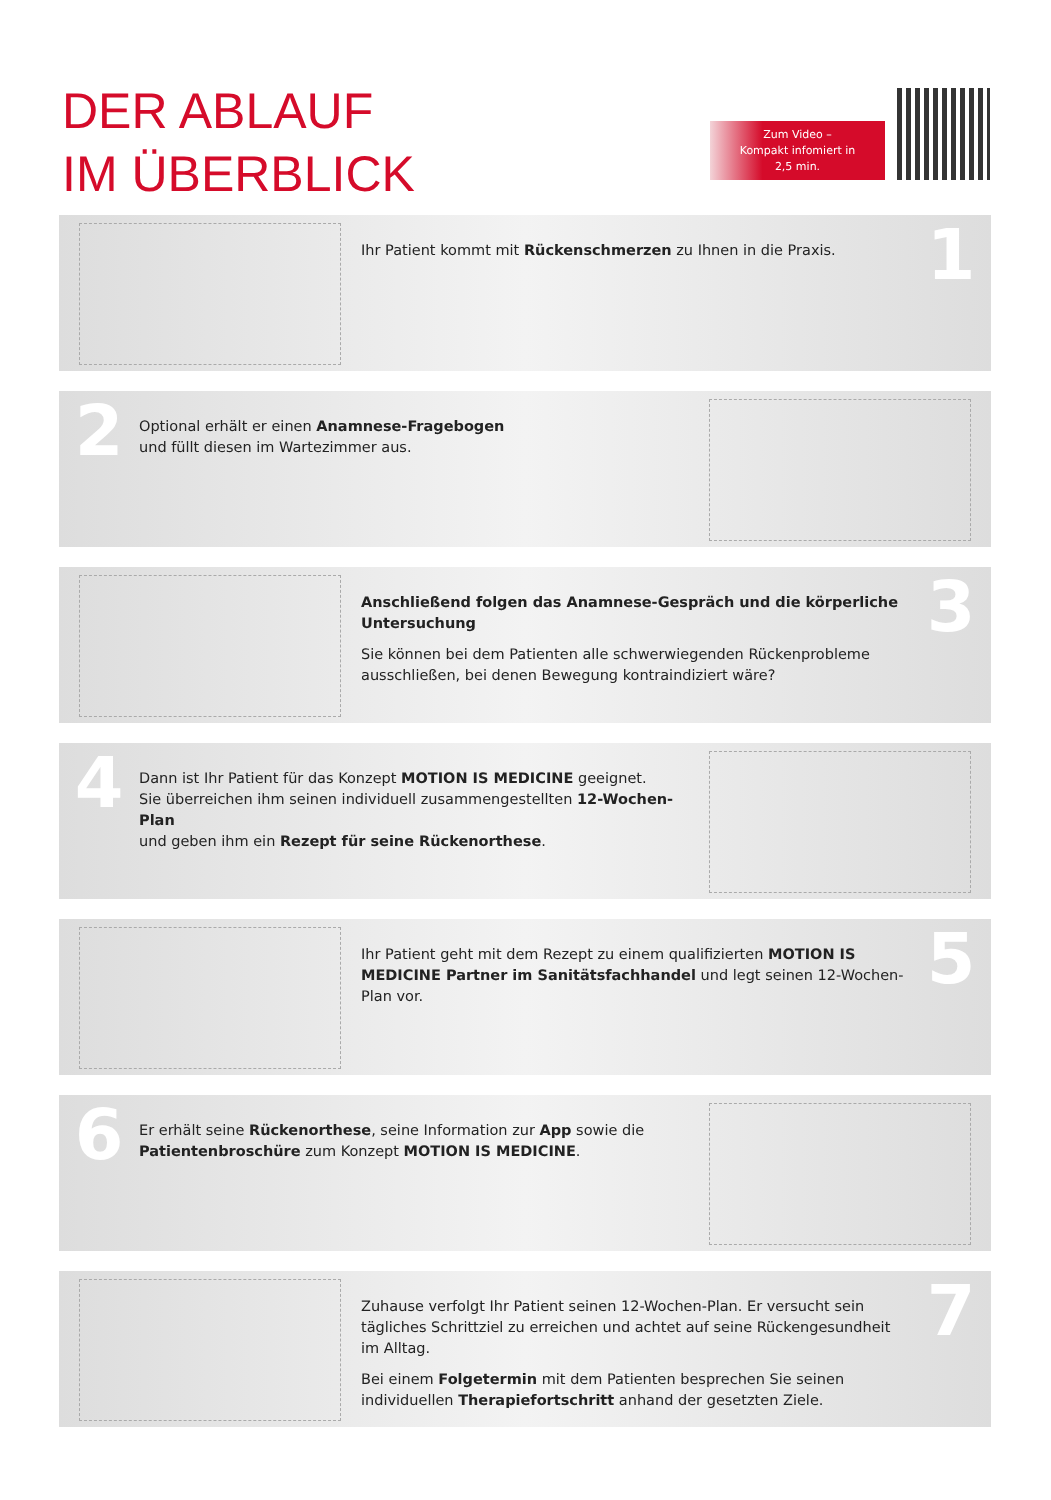DER ABLAUF
IM ÜBERBLICK
Zum Video –
Kompakt infomiert in
2,5 min.
Ihr Patient kommt mit Rückenschmerzen zu Ihnen in die Praxis.
1
2
Optional erhält er einen Anamnese-Fragebogen
und füllt diesen im Wartezimmer aus.
Anschließend folgen das Anamnese-Gespräch und die körperliche Untersuchung
Sie können bei dem Patienten alle schwerwiegenden Rückenprobleme ausschließen, bei denen Bewegung kontraindiziert wäre?
3
4
Dann ist Ihr Patient für das Konzept MOTION IS MEDICINE geeignet.
Sie überreichen ihm seinen individuell zusammengestellten 12-Wochen-Plan
und geben ihm ein Rezept für seine Rückenorthese.
Ihr Patient geht mit dem Rezept zu einem qualifizierten MOTION IS MEDICINE Partner im Sanitätsfachhandel und legt seinen 12-Wochen-Plan vor.
5
6
Er erhält seine Rückenorthese, seine Information zur App sowie die
Patientenbroschüre zum Konzept MOTION IS MEDICINE.
Zuhause verfolgt Ihr Patient seinen 12-Wochen-Plan. Er versucht sein tägliches Schrittziel zu erreichen und achtet auf seine Rückengesundheit im Alltag.
Bei einem Folgetermin mit dem Patienten besprechen Sie seinen individuellen Therapiefortschritt anhand der gesetzten Ziele.
7